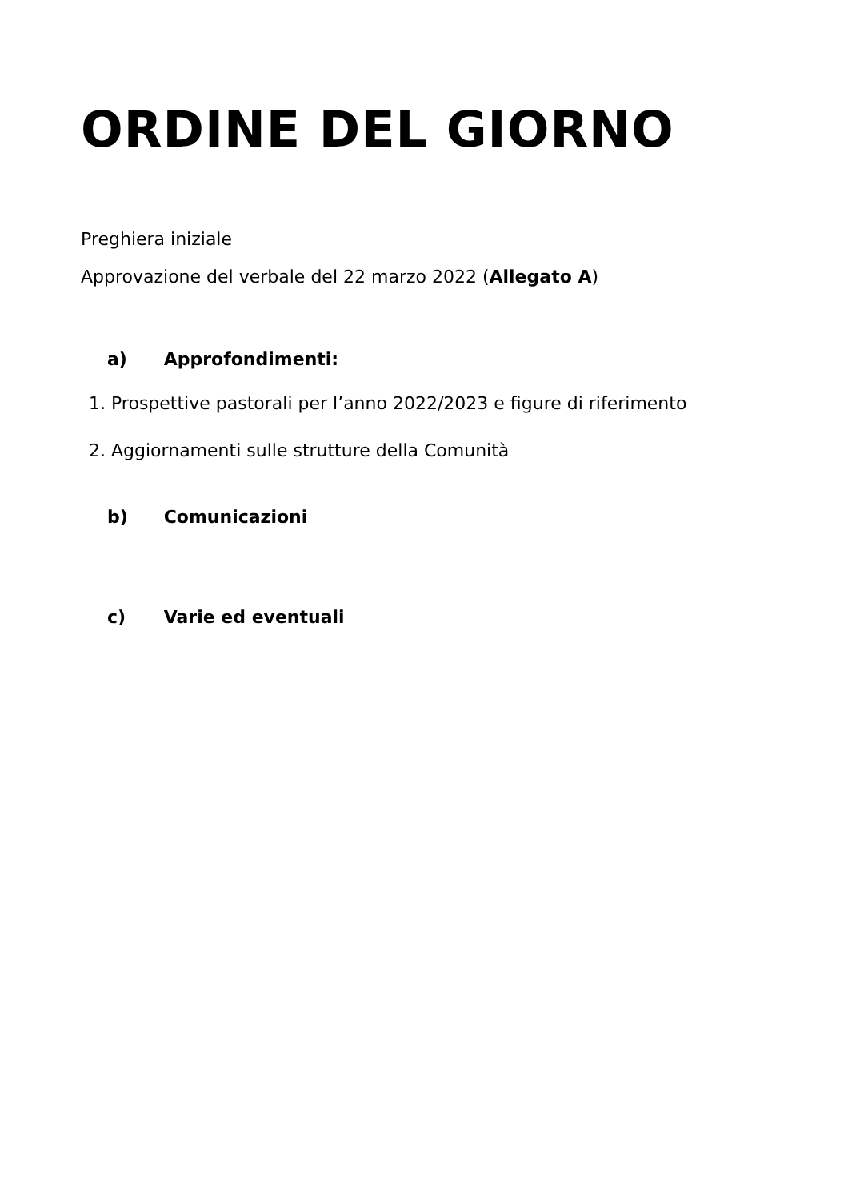ORDINE DEL GIORNO
Preghiera iniziale
Approvazione del verbale del 22 marzo 2022 (Allegato A)
a) Approfondimenti:
1. Prospettive pastorali per l’anno 2022/2023 e figure di riferimento
2. Aggiornamenti sulle strutture della Comunità
b) Comunicazioni
c) Varie ed eventuali